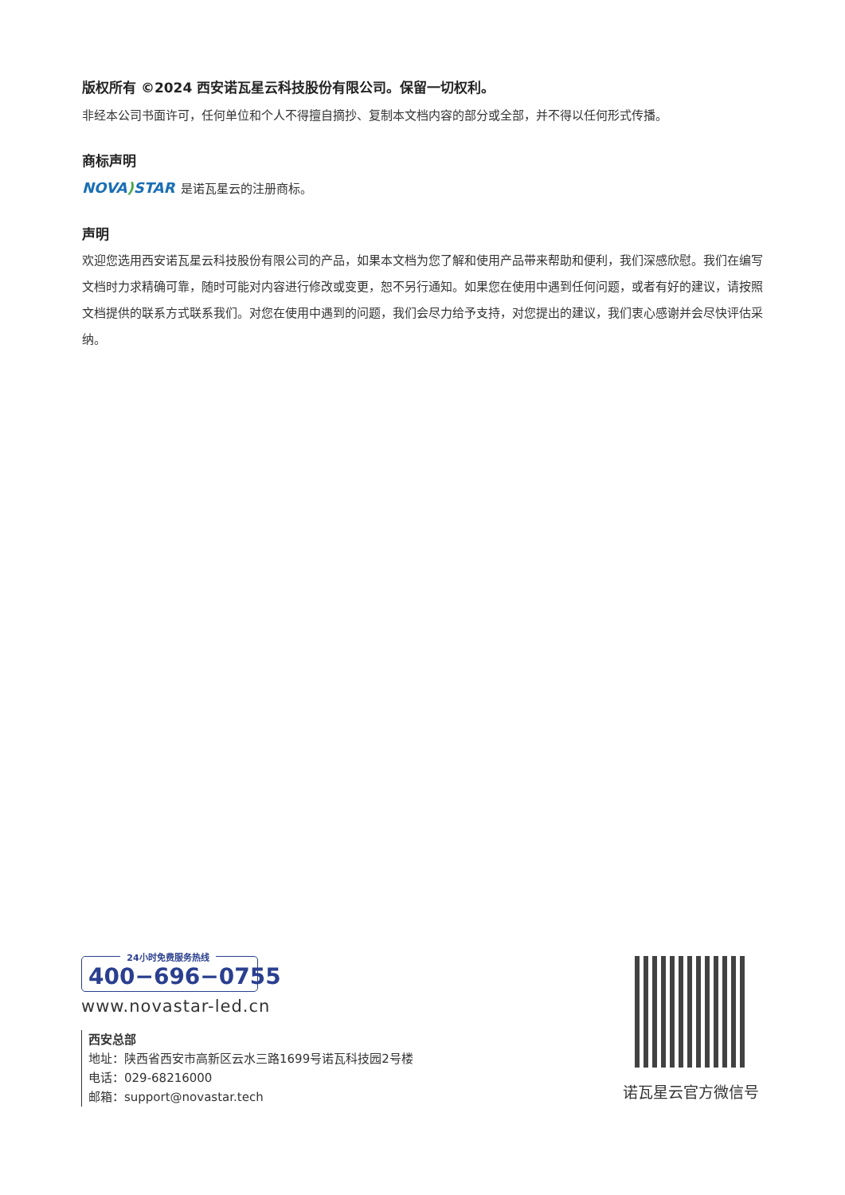版权所有 ©2024 西安诺瓦星云科技股份有限公司。保留一切权利。
非经本公司书面许可，任何单位和个人不得擅自摘抄、复制本文档内容的部分或全部，并不得以任何形式传播。
商标声明
NOVA) STAR 是诺瓦星云的注册商标。
声明
欢迎您选用西安诺瓦星云科技股份有限公司的产品，如果本文档为您了解和使用产品带来帮助和便利，我们深感欣慰。我们在编写文档时力求精确可靠，随时可能对内容进行修改或变更，恕不另行通知。如果您在使用中遇到任何问题，或者有好的建议，请按照文档提供的联系方式联系我们。对您在使用中遇到的问题，我们会尽力给予支持，对您提出的建议，我们衷心感谢并会尽快评估采纳。
24小时免费服务热线
400−696−0755
www.novastar-led.cn
西安总部
地址：陕西省西安市高新区云水三路1699号诺瓦科技园2号楼
电话：029-68216000
邮箱：support@novastar.tech
诺瓦星云官方微信号